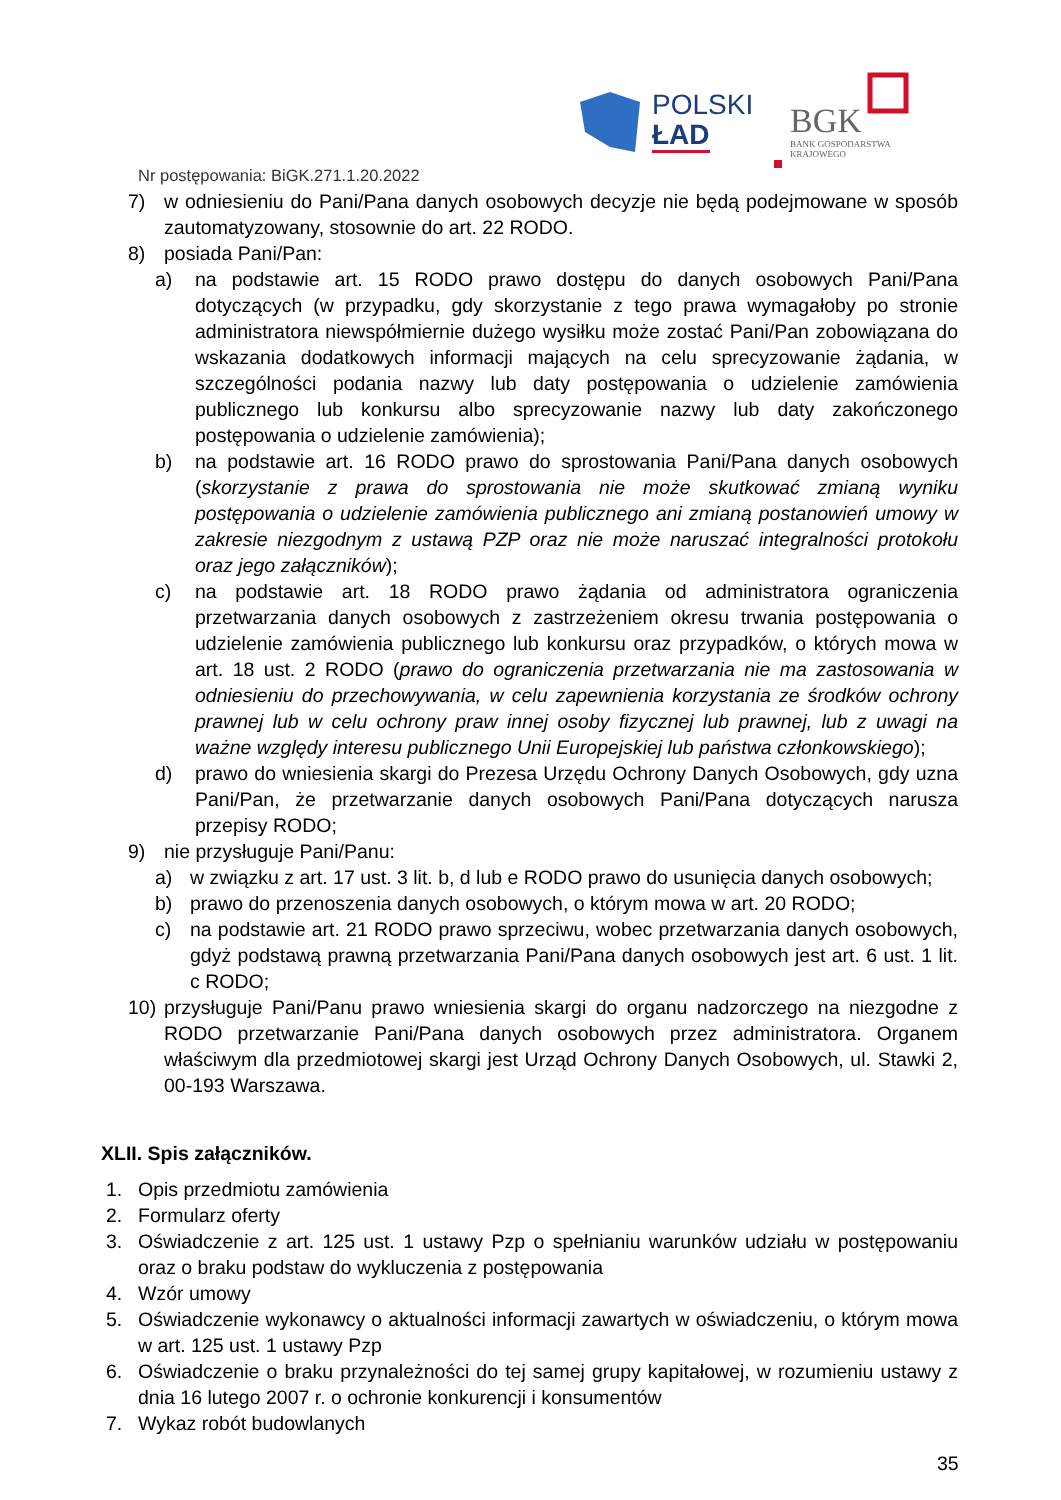POLSKI
ŁAD
BGK
BANK GOSPODARSTWA
KRAJOWEGO
Nr postępowania: BiGK.271.1.20.2022
7) w odniesieniu do Pani/Pana danych osobowych decyzje nie będą podejmowane w sposób zautomatyzowany, stosownie do art. 22 RODO.
8) posiada Pani/Pan:
a) na podstawie art. 15 RODO prawo dostępu do danych osobowych Pani/Pana dotyczących (w przypadku, gdy skorzystanie z tego prawa wymagałoby po stronie administratora niewspółmiernie dużego wysiłku może zostać Pani/Pan zobowiązana do wskazania dodatkowych informacji mających na celu sprecyzowanie żądania, w szczególności podania nazwy lub daty postępowania o udzielenie zamówienia publicznego lub konkursu albo sprecyzowanie nazwy lub daty zakończonego postępowania o udzielenie zamówienia);
b) na podstawie art. 16 RODO prawo do sprostowania Pani/Pana danych osobowych (skorzystanie z prawa do sprostowania nie może skutkować zmianą wyniku postępowania o udzielenie zamówienia publicznego ani zmianą postanowień umowy w zakresie niezgodnym z ustawą PZP oraz nie może naruszać integralności protokołu oraz jego załączników);
c) na podstawie art. 18 RODO prawo żądania od administratora ograniczenia przetwarzania danych osobowych z zastrzeżeniem okresu trwania postępowania o udzielenie zamówienia publicznego lub konkursu oraz przypadków, o których mowa w art. 18 ust. 2 RODO (prawo do ograniczenia przetwarzania nie ma zastosowania w odniesieniu do przechowywania, w celu zapewnienia korzystania ze środków ochrony prawnej lub w celu ochrony praw innej osoby fizycznej lub prawnej, lub z uwagi na ważne względy interesu publicznego Unii Europejskiej lub państwa członkowskiego);
d) prawo do wniesienia skargi do Prezesa Urzędu Ochrony Danych Osobowych, gdy uzna Pani/Pan, że przetwarzanie danych osobowych Pani/Pana dotyczących narusza przepisy RODO;
9) nie przysługuje Pani/Panu:
a) w związku z art. 17 ust. 3 lit. b, d lub e RODO prawo do usunięcia danych osobowych;
b) prawo do przenoszenia danych osobowych, o którym mowa w art. 20 RODO;
c) na podstawie art. 21 RODO prawo sprzeciwu, wobec przetwarzania danych osobowych, gdyż podstawą prawną przetwarzania Pani/Pana danych osobowych jest art. 6 ust. 1 lit. c RODO;
10) przysługuje Pani/Panu prawo wniesienia skargi do organu nadzorczego na niezgodne z RODO przetwarzanie Pani/Pana danych osobowych przez administratora. Organem właściwym dla przedmiotowej skargi jest Urząd Ochrony Danych Osobowych, ul. Stawki 2, 00-193 Warszawa.
XLII. Spis załączników.
1. Opis przedmiotu zamówienia
2. Formularz oferty
3. Oświadczenie z art. 125 ust. 1 ustawy Pzp o spełnianiu warunków udziału w postępowaniu oraz o braku podstaw do wykluczenia z postępowania
4. Wzór umowy
5. Oświadczenie wykonawcy o aktualności informacji zawartych w oświadczeniu, o którym mowa w art. 125 ust. 1 ustawy Pzp
6. Oświadczenie o braku przynależności do tej samej grupy kapitałowej, w rozumieniu ustawy z dnia 16 lutego 2007 r. o ochronie konkurencji i konsumentów
7. Wykaz robót budowlanych
35